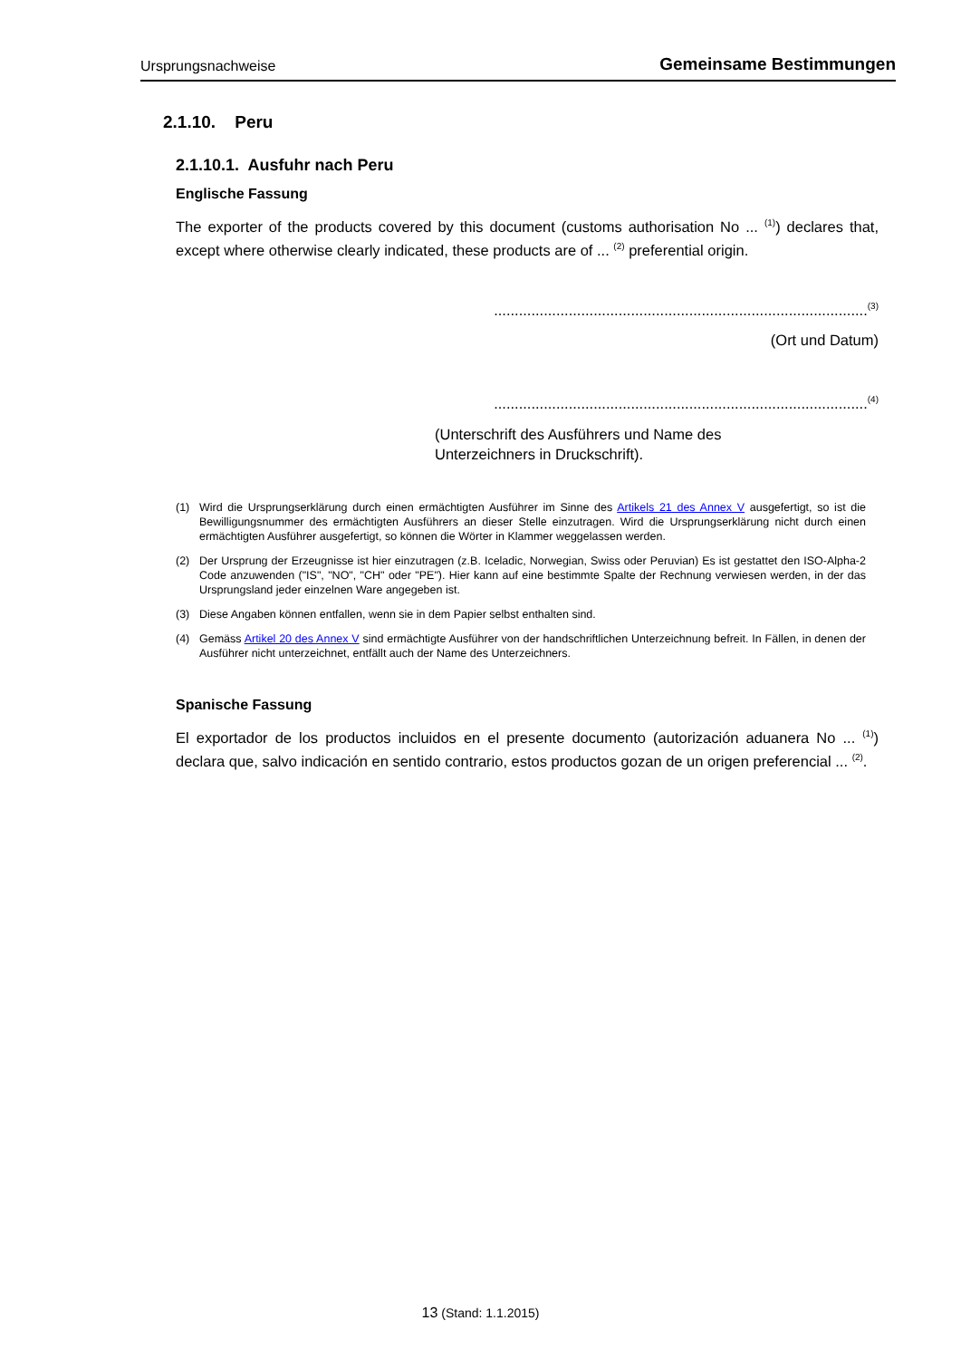Ursprungsnachweise Gemeinsame Bestimmungen
2.1.10. Peru
2.1.10.1. Ausfuhr nach Peru
Englische Fassung
The exporter of the products covered by this document (customs authorisation No ... <sup>(1)</sup>) declares that, except where otherwise clearly indicated, these products are of ... <sup>(2)</sup> preferential origin.
..........................................................................................<sup>(3)</sup>
(Ort und Datum)
..........................................................................................<sup>(4)</sup>
(Unterschrift des Ausführers und Name des Unterzeichners in Druckschrift).
(1) Wird die Ursprungserklärung durch einen ermächtigten Ausführer im Sinne des Artikels 21 des Annex V ausgefertigt, so ist die Bewilligungsnummer des ermächtigten Ausführers an dieser Stelle einzutragen. Wird die Ursprungserklärung nicht durch einen ermächtigten Ausführer ausgefertigt, so können die Wörter in Klammer weggelassen werden.
(2) Der Ursprung der Erzeugnisse ist hier einzutragen (z.B. Iceladic, Norwegian, Swiss oder Peruvian) Es ist gestattet den ISO-Alpha-2 Code anzuwenden ("IS", "NO", "CH" oder "PE"). Hier kann auf eine bestimmte Spalte der Rechnung verwiesen werden, in der das Ursprungsland jeder einzelnen Ware angegeben ist.
(3) Diese Angaben können entfallen, wenn sie in dem Papier selbst enthalten sind.
(4) Gemäss Artikel 20 des Annex V sind ermächtigte Ausführer von der handschriftlichen Unterzeichnung befreit. In Fällen, in denen der Ausführer nicht unterzeichnet, entfällt auch der Name des Unterzeichners.
Spanische Fassung
El exportador de los productos incluidos en el presente documento (autorización aduanera No ... <sup>(1)</sup>) declara que, salvo indicación en sentido contrario, estos productos gozan de un origen preferencial ... <sup>(2)</sup>.
13 (Stand: 1.1.2015)